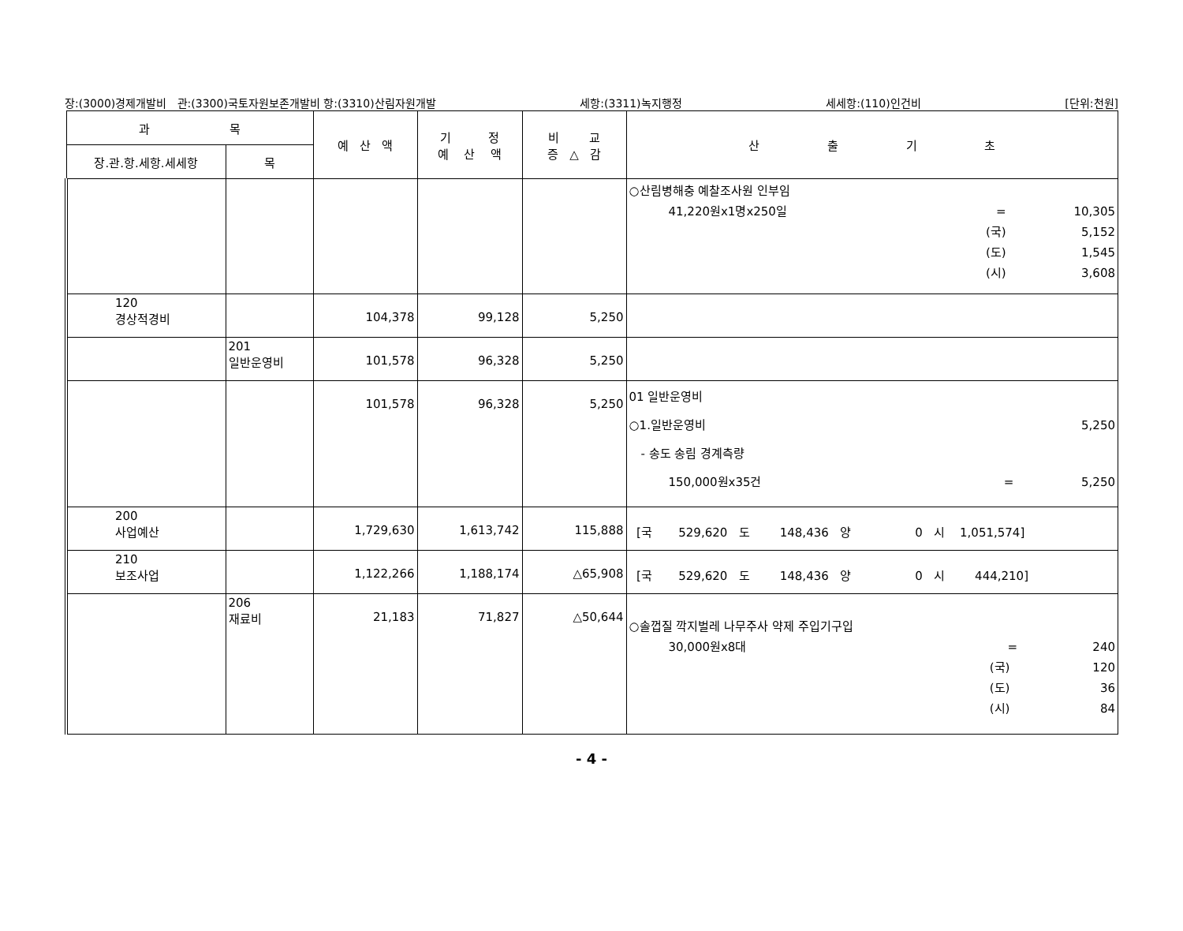장:(3000)경제개발비 관:(3300)국토자원보존개발비 항:(3310)산림자원개발 세항:(3311)녹지행정 세세항:(110)인건비 [단위:천원]
| 과 목 | | 예 산 액 | 기 정 예 산 액 | 비 교 증 △ 감 | 산 출 기 초 |
| --- | --- | --- | --- | --- | --- |
| 장.관.항.세항.세세항 | 목 | | | | |
| | | | | | ○산림병해충 예찰조사원 인부임 41,220원x1명x250일 = 10,305 (국) 5,152 (도) 1,545 (시) 3,608 |
| 120 경상적경비 | | 104,378 | 99,128 | 5,250 | |
| | 201 일반운영비 | 101,578 | 96,328 | 5,250 | |
| | | 101,578 | 96,328 | 5,250 | 01 일반운영비 ○1.일반운영비 5,250 - 송도 송림 경계측량 150,000원x35건 = 5,250 |
| 200 사업예산 | | 1,729,630 | 1,613,742 | 115,888 | [국 529,620 도 148,436 양 0 시 1,051,574] |
| 210 보조사업 | | 1,122,266 | 1,188,174 | △65,908 | [국 529,620 도 148,436 양 0 시 444,210] |
| | 206 재료비 | 21,183 | 71,827 | △50,644 | ○솔껍질 깍지벌레 나무주사 약제 주입기구입 30,000원x8대 = 240 (국) 120 (도) 36 (시) 84 |
- 4 -